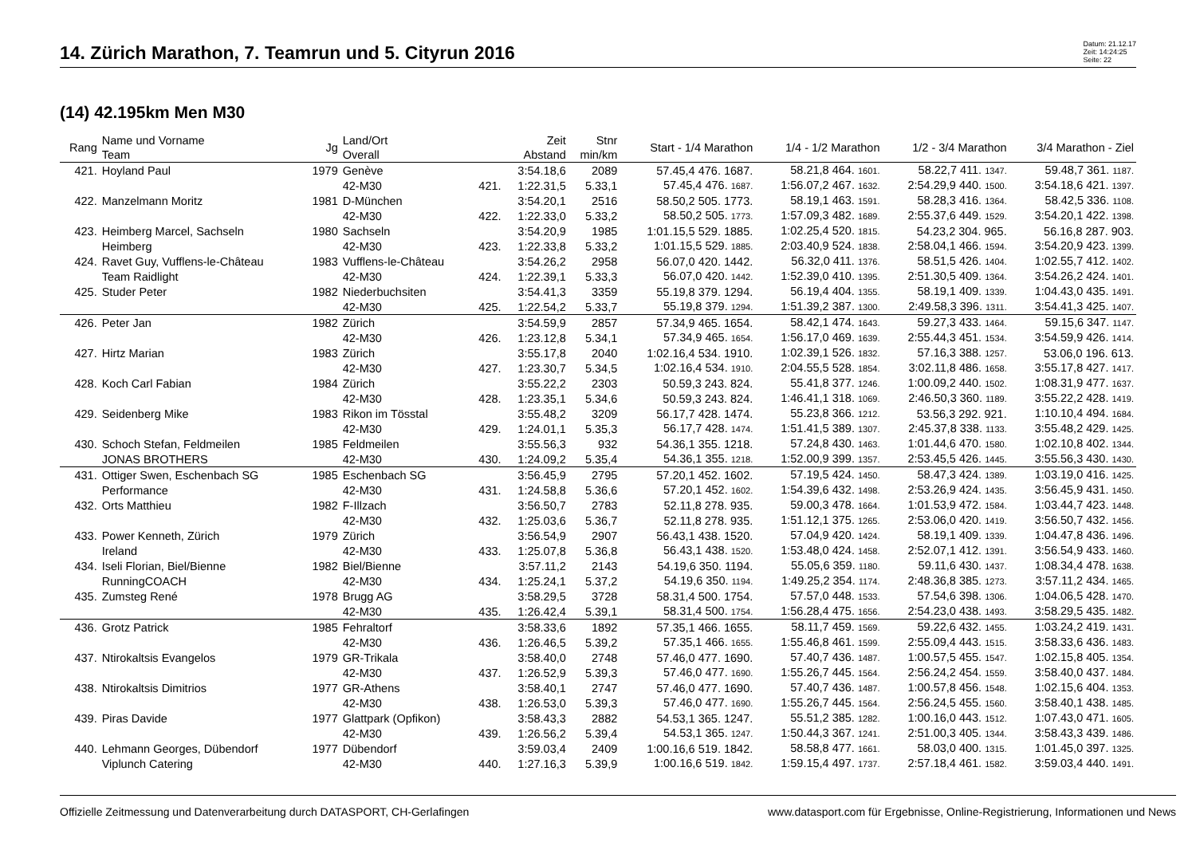14. Zürich Marathon, 7. Teamrun und 5. Cityrun 2016
Datum: 21.12.17
Zeit: 14:24:25
Seite: 22
(14) 42.195km Men M30
| Rang | Name und Vorname Team | Jg | Land/Ort Overall | | Zeit Abstand | Stnr min/km | Start - 1/4 Marathon | 1/4 - 1/2 Marathon | 1/2 - 3/4 Marathon | 3/4 Marathon - Ziel |
| --- | --- | --- | --- | --- | --- | --- | --- | --- | --- | --- |
| 421. | Hoyland Paul | 1979 | Genève | | 3:54.18,6 | 2089 | 57.45,4 476. 1687. | 58.21,8 464. 1601. | 58.22,7 411. 1347. | 59.48,7 361. 1187. |
| | | | 42-M30 | 421. | 1:22.31,5 | 5.33,1 | 57.45,4 476. 1687. | 1:56.07,2 467. 1632. | 2:54.29,9 440. 1500. | 3:54.18,6 421. 1397. |
| 422. | Manzelmann Moritz | 1981 | D-München | | 3:54.20,1 | 2516 | 58.50,2 505. 1773. | 58.19,1 463. 1591. | 58.28,3 416. 1364. | 58.42,5 336. 1108. |
| | | | 42-M30 | 422. | 1:22.33,0 | 5.33,2 | 58.50,2 505. 1773. | 1:57.09,3 482. 1689. | 2:55.37,6 449. 1529. | 3:54.20,1 422. 1398. |
| 423. | Heimberg Marcel, Sachseln | 1980 | Sachseln | | 3:54.20,9 | 1985 | 1:01.15,5 529. 1885. | 1:02.25,4 520. 1815. | 54.23,2 304. 965. | 56.16,8 287. 903. |
| | Heimberg | | 42-M30 | 423. | 1:22.33,8 | 5.33,2 | 1:01.15,5 529. 1885. | 2:03.40,9 524. 1838. | 2:58.04,1 466. 1594. | 3:54.20,9 423. 1399. |
| 424. | Ravet Guy, Vufflens-le-Château | 1983 | Vufflens-le-Château | | 3:54.26,2 | 2958 | 56.07,0 420. 1442. | 56.32,0 411. 1376. | 58.51,5 426. 1404. | 1:02.55,7 412. 1402. |
| | Team Raidlight | | 42-M30 | 424. | 1:22.39,1 | 5.33,3 | 56.07,0 420. 1442. | 1:52.39,0 410. 1395. | 2:51.30,5 409. 1364. | 3:54.26,2 424. 1401. |
| 425. | Studer Peter | 1982 | Niederbuchsiten | | 3:54.41,3 | 3359 | 55.19,8 379. 1294. | 56.19,4 404. 1355. | 58.19,1 409. 1339. | 1:04.43,0 435. 1491. |
| | | | 42-M30 | 425. | 1:22.54,2 | 5.33,7 | 55.19,8 379. 1294. | 1:51.39,2 387. 1300. | 2:49.58,3 396. 1311. | 3:54.41,3 425. 1407. |
| 426. | Peter Jan | 1982 | Zürich | | 3:54.59,9 | 2857 | 57.34,9 465. 1654. | 58.42,1 474. 1643. | 59.27,3 433. 1464. | 59.15,6 347. 1147. |
| | | | 42-M30 | 426. | 1:23.12,8 | 5.34,1 | 57.34,9 465. 1654. | 1:56.17,0 469. 1639. | 2:55.44,3 451. 1534. | 3:54.59,9 426. 1414. |
| 427. | Hirtz Marian | 1983 | Zürich | | 3:55.17,8 | 2040 | 1:02.16,4 534. 1910. | 1:02.39,1 526. 1832. | 57.16,3 388. 1257. | 53.06,0 196. 613. |
| | | | 42-M30 | 427. | 1:23.30,7 | 5.34,5 | 1:02.16,4 534. 1910. | 2:04.55,5 528. 1854. | 3:02.11,8 486. 1658. | 3:55.17,8 427. 1417. |
| 428. | Koch Carl Fabian | 1984 | Zürich | | 3:55.22,2 | 2303 | 50.59,3 243. 824. | 55.41,8 377. 1246. | 1:00.09,2 440. 1502. | 1:08.31,9 477. 1637. |
| | | | 42-M30 | 428. | 1:23.35,1 | 5.34,6 | 50.59,3 243. 824. | 1:46.41,1 318. 1069. | 2:46.50,3 360. 1189. | 3:55.22,2 428. 1419. |
| 429. | Seidenberg Mike | 1983 | Rikon im Tösstal | | 3:55.48,2 | 3209 | 56.17,7 428. 1474. | 55.23,8 366. 1212. | 53.56,3 292. 921. | 1:10.10,4 494. 1684. |
| | | | 42-M30 | 429. | 1:24.01,1 | 5.35,3 | 56.17,7 428. 1474. | 1:51.41,5 389. 1307. | 2:45.37,8 338. 1133. | 3:55.48,2 429. 1425. |
| 430. | Schoch Stefan, Feldmeilen | 1985 | Feldmeilen | | 3:55.56,3 | 932 | 54.36,1 355. 1218. | 57.24,8 430. 1463. | 1:01.44,6 470. 1580. | 1:02.10,8 402. 1344. |
| | JONAS BROTHERS | | 42-M30 | 430. | 1:24.09,2 | 5.35,4 | 54.36,1 355. 1218. | 1:52.00,9 399. 1357. | 2:53.45,5 426. 1445. | 3:55.56,3 430. 1430. |
| 431. | Ottiger Swen, Eschenbach SG | 1985 | Eschenbach SG | | 3:56.45,9 | 2795 | 57.20,1 452. 1602. | 57.19,5 424. 1450. | 58.47,3 424. 1389. | 1:03.19,0 416. 1425. |
| | Performance | | 42-M30 | 431. | 1:24.58,8 | 5.36,6 | 57.20,1 452. 1602. | 1:54.39,6 432. 1498. | 2:53.26,9 424. 1435. | 3:56.45,9 431. 1450. |
| 432. | Orts Matthieu | 1982 | F-Illzach | | 3:56.50,7 | 2783 | 52.11,8 278. 935. | 59.00,3 478. 1664. | 1:01.53,9 472. 1584. | 1:03.44,7 423. 1448. |
| | | | 42-M30 | 432. | 1:25.03,6 | 5.36,7 | 52.11,8 278. 935. | 1:51.12,1 375. 1265. | 2:53.06,0 420. 1419. | 3:56.50,7 432. 1456. |
| 433. | Power Kenneth, Zürich | 1979 | Zürich | | 3:56.54,9 | 2907 | 56.43,1 438. 1520. | 57.04,9 420. 1424. | 58.19,1 409. 1339. | 1:04.47,8 436. 1496. |
| | Ireland | | 42-M30 | 433. | 1:25.07,8 | 5.36,8 | 56.43,1 438. 1520. | 1:53.48,0 424. 1458. | 2:52.07,1 412. 1391. | 3:56.54,9 433. 1460. |
| 434. | Iseli Florian, Biel/Bienne | 1982 | Biel/Bienne | | 3:57.11,2 | 2143 | 54.19,6 350. 1194. | 55.05,6 359. 1180. | 59.11,6 430. 1437. | 1:08.34,4 478. 1638. |
| | RunningCOACH | | 42-M30 | 434. | 1:25.24,1 | 5.37,2 | 54.19,6 350. 1194. | 1:49.25,2 354. 1174. | 2:48.36,8 385. 1273. | 3:57.11,2 434. 1465. |
| 435. | Zumsteg René | 1978 | Brugg AG | | 3:58.29,5 | 3728 | 58.31,4 500. 1754. | 57.57,0 448. 1533. | 57.54,6 398. 1306. | 1:04.06,5 428. 1470. |
| | | | 42-M30 | 435. | 1:26.42,4 | 5.39,1 | 58.31,4 500. 1754. | 1:56.28,4 475. 1656. | 2:54.23,0 438. 1493. | 3:58.29,5 435. 1482. |
| 436. | Grotz Patrick | 1985 | Fehraltorf | | 3:58.33,6 | 1892 | 57.35,1 466. 1655. | 58.11,7 459. 1569. | 59.22,6 432. 1455. | 1:03.24,2 419. 1431. |
| | | | 42-M30 | 436. | 1:26.46,5 | 5.39,2 | 57.35,1 466. 1655. | 1:55.46,8 461. 1599. | 2:55.09,4 443. 1515. | 3:58.33,6 436. 1483. |
| 437. | Ntirokaltsis Evangelos | 1979 | GR-Trikala | | 3:58.40,0 | 2748 | 57.46,0 477. 1690. | 57.40,7 436. 1487. | 1:00.57,5 455. 1547. | 1:02.15,8 405. 1354. |
| | | | 42-M30 | 437. | 1:26.52,9 | 5.39,3 | 57.46,0 477. 1690. | 1:55.26,7 445. 1564. | 2:56.24,2 454. 1559. | 3:58.40,0 437. 1484. |
| 438. | Ntirokaltsis Dimitrios | 1977 | GR-Athens | | 3:58.40,1 | 2747 | 57.46,0 477. 1690. | 57.40,7 436. 1487. | 1:00.57,8 456. 1548. | 1:02.15,6 404. 1353. |
| | | | 42-M30 | 438. | 1:26.53,0 | 5.39,3 | 57.46,0 477. 1690. | 1:55.26,7 445. 1564. | 2:56.24,5 455. 1560. | 3:58.40,1 438. 1485. |
| 439. | Piras Davide | 1977 | Glattpark (Opfikon) | | 3:58.43,3 | 2882 | 54.53,1 365. 1247. | 55.51,2 385. 1282. | 1:00.16,0 443. 1512. | 1:07.43,0 471. 1605. |
| | | | 42-M30 | 439. | 1:26.56,2 | 5.39,4 | 54.53,1 365. 1247. | 1:50.44,3 367. 1241. | 2:51.00,3 405. 1344. | 3:58.43,3 439. 1486. |
| 440. | Lehmann Georges, Dübendorf | 1977 | Dübendorf | | 3:59.03,4 | 2409 | 1:00.16,6 519. 1842. | 58.58,8 477. 1661. | 58.03,0 400. 1315. | 1:01.45,0 397. 1325. |
| | Viplunch Catering | | 42-M30 | 440. | 1:27.16,3 | 5.39,9 | 1:00.16,6 519. 1842. | 1:59.15,4 497. 1737. | 2:57.18,4 461. 1582. | 3:59.03,4 440. 1491. |
Offizielle Zeitmessung und Datenverarbeitung durch DATASPORT, CH-Gerlafingen www.datasport.com für Ergebnisse, Online-Registrierung, Informationen und News